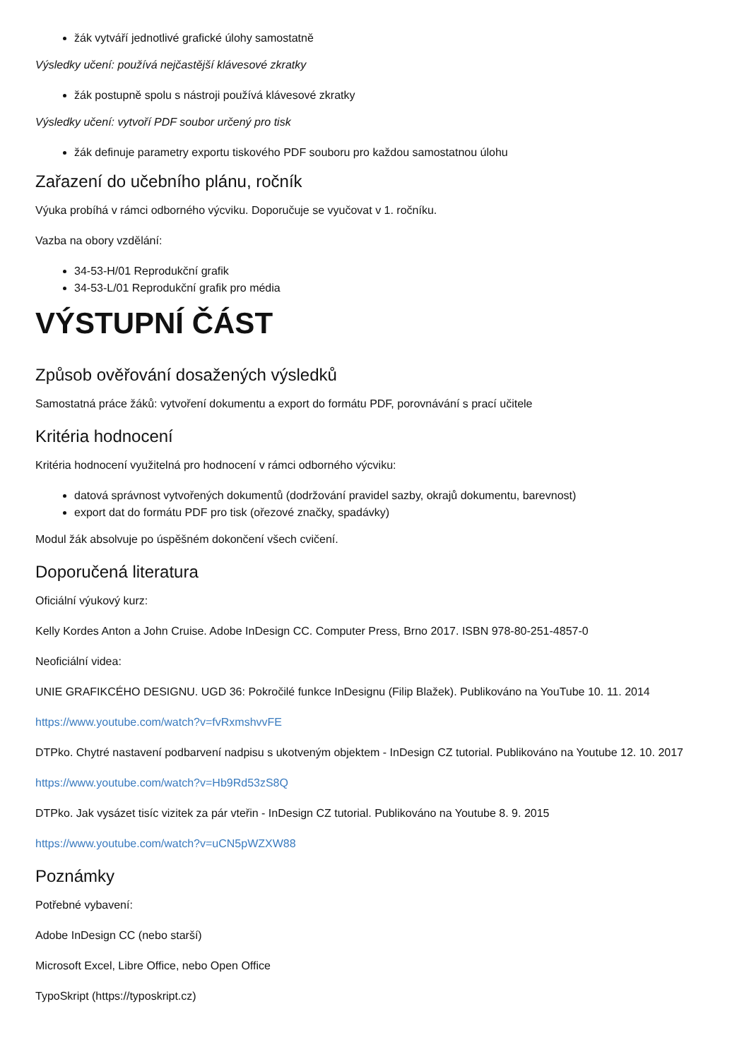žák vytváří jednotlivé grafické úlohy samostatně
Výsledky učení: používá nejčastější klávesové zkratky
žák postupně spolu s nástroji používá klávesové zkratky
Výsledky učení: vytvoří PDF soubor určený pro tisk
žák definuje parametry exportu tiskového PDF souboru pro každou samostatnou úlohu
Zařazení do učebního plánu, ročník
Výuka probíhá v rámci odborného výcviku. Doporučuje se vyučovat v 1. ročníku.
Vazba na obory vzdělání:
34-53-H/01 Reprodukční grafik
34-53-L/01 Reprodukční grafik pro média
VÝSTUPNÍ ČÁST
Způsob ověřování dosažených výsledků
Samostatná práce žáků: vytvoření dokumentu a export do formátu PDF, porovnávání s prací učitele
Kritéria hodnocení
Kritéria hodnocení využitelná pro hodnocení v rámci odborného výcviku:
datová správnost vytvořených dokumentů (dodržování pravidel sazby, okrajů dokumentu, barevnost)
export dat do formátu PDF pro tisk (ořezové značky, spadávky)
Modul žák absolvuje po úspěšném dokončení všech cvičení.
Doporučená literatura
Oficiální výukový kurz:
Kelly Kordes Anton a John Cruise. Adobe InDesign CC. Computer Press, Brno 2017. ISBN 978-80-251-4857-0
Neoficiální videa:
UNIE GRAFIKCÉHO DESIGNU. UGD 36: Pokročilé funkce InDesignu (Filip Blažek). Publikováno na YouTube 10. 11. 2014
https://www.youtube.com/watch?v=fvRxmshvvFE
DTPko. Chytré nastavení podbarvení nadpisu s ukotveným objektem - InDesign CZ tutorial. Publikováno na Youtube 12. 10. 2017
https://www.youtube.com/watch?v=Hb9Rd53zS8Q
DTPko. Jak vysázet tisíc vizitek za pár vteřin - InDesign CZ tutorial. Publikováno na Youtube 8. 9. 2015
https://www.youtube.com/watch?v=uCN5pWZXW88
Poznámky
Potřebné vybavení:
Adobe InDesign CC (nebo starší)
Microsoft Excel, Libre Office, nebo Open Office
TypoSkript (https://typoskript.cz)